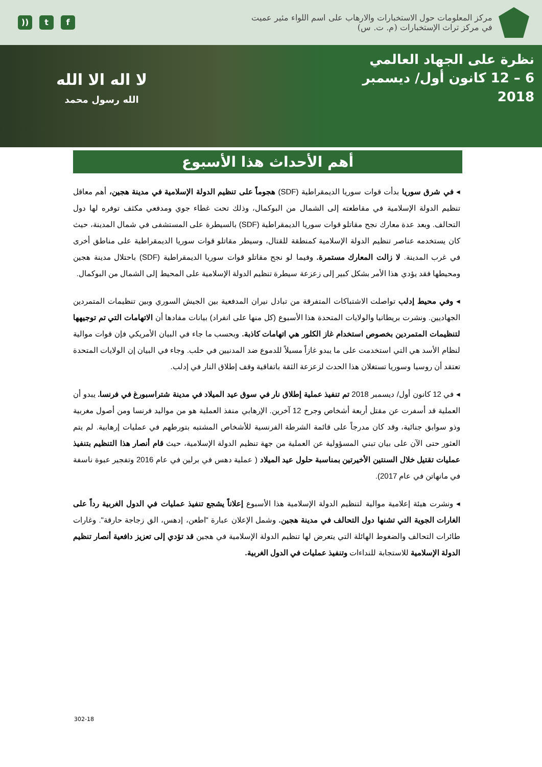)) t f
مركز المعلومات حول الاستخبارات والارهاب على اسم اللواء مئير عميت
في مركز تراث الإستخبارات (م. ت. س)
لا اله الا الله
الله رسول محمد
نظرة على الجهاد العالمي
6 – 12 كانون أول/ ديسمبر 2018
أهم الأحداث هذا الأسبوع
◂ في شرق سوريا بدأت قوات سوريا الديمقراطية (SDF) هجوماً على تنظيم الدولة الإسلامية في مدينة هجين، أهم معاقل تنظيم الدولة الإسلامية في مقاطعته إلى الشمال من البوكمال، وذلك تحت غطاء جوي ومدفعي مكثف توفره لها دول التحالف. وبعد عدة معارك نجح مقاتلو قوات سوريا الديمقراطية (SDF) بالسيطرة على المستشفى في شمال المدينة، حيث كان يستخدمه عناصر تنظيم الدولة الإسلامية كمنطقة للقتال، وسيطر مقاتلو قوات سوريا الديمقراطية على مناطق أخرى في غرب المدينة. لا زالت المعارك مستمرة. وفيما لو نجح مقاتلو قوات سوريا الديمقراطية (SDF) باحتلال مدينة هجين ومحيطها فقد يؤدي هذا الأمر بشكل كبير إلى زعزعة سيطرة تنظيم الدولة الإسلامية على المحيط إلى الشمال من البوكمال.
◂ وفي محيط إدلب تواصلت الاشتباكات المتفرقة من تبادل نيران المدفعية بين الجيش السوري وبين تنظيمات المتمردين الجهاديين. ونشرت بريطانيا والولايات المتحدة هذا الأسبوع (كل منها على انفراد) بيانات مفادها أن الاتهامات التي تم توجيهها لتنظيمات المتمردين بخصوص استخدام غاز الكلور هي اتهامات كاذبة. وبحسب ما جاء في البيان الأمريكي فإن قوات موالية لنظام الأسد هي التي استخدمت على ما يبدو غازاً مسيلاً للدموع ضد المدنيين في حلب. وجاء في البيان إن الولايات المتحدة تعتقد أن روسيا وسوريا تستغلان هذا الحدث لزعزعة الثقة باتفاقية وقف إطلاق النار في إدلب.
◂ في 12 كانون أول/ ديسمبر 2018 تم تنفيذ عملية إطلاق نار في سوق عيد الميلاد في مدينة شتراسبورغ في فرنسا. يبدو أن العملية قد أسفرت عن مقتل أربعة أشخاص وجرح 12 آخرين. الإرهابي منفذ العملية هو من مواليد فرنسا ومن أصول مغربية وذو سوابق جنائية، وقد كان مدرجاً على قائمة الشرطة الفرنسية للأشخاص المشتبه بتورطهم في عمليات إرهابية. لم يتم العثور حتى الآن على بيان تبني المسؤولية عن العملية من جهة تنظيم الدولة الإسلامية، حيث قام أنصار هذا التنظيم بتنفيذ عمليات تقتيل خلال السنتين الأخيرتين بمناسبة حلول عيد الميلاد ( عملية دهس في برلين في عام 2016 وتفجير عبوة ناسفة في مانهاتن في عام 2017).
◂ ونشرت هيئة إعلامية موالية لتنظيم الدولة الإسلامية هذا الأسبوع إعلاناً يشجع تنفيذ عمليات في الدول الغربية رداً على الغارات الجوية التي تشنها دول التحالف في مدينة هجين. وشمل الإعلان عبارة "اطعن، إدهس، الق زجاجة حارقة". وغارات طائرات التحالف والضغوط الهائلة التي يتعرض لها تنظيم الدولة الإسلامية في هجين قد تؤدي إلى تعزيز دافعية أنصار تنظيم الدولة الإسلامية للاستجابة للنداءات وتنفيذ عمليات في الدول الغربية.
302-18